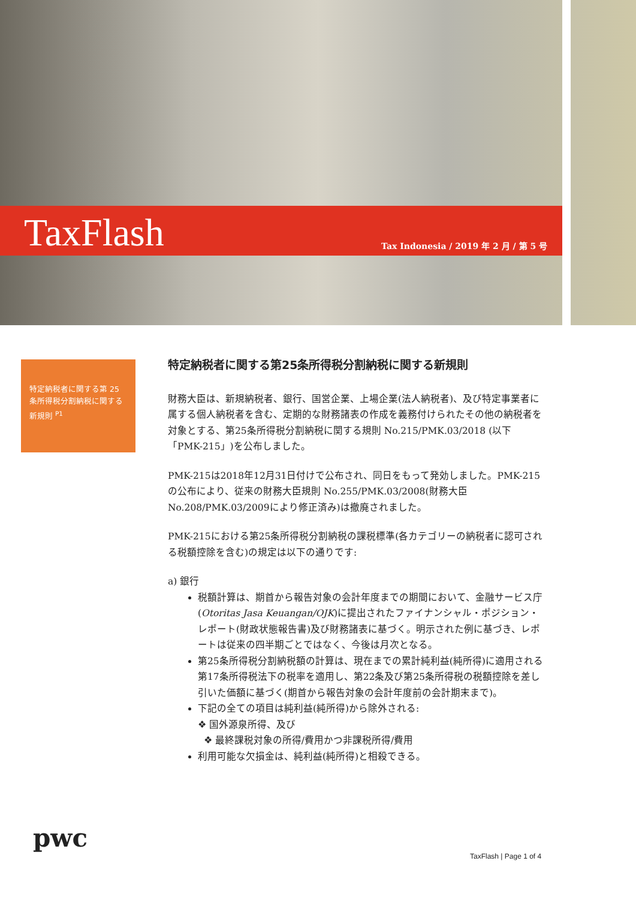TaxFlash
Tax Indonesia / 2019 年 2 月 / 第 5 号
特定納税者に関する第 25 条所得税分割納税に関する新規則 <sup>P1</sup>
特定納税者に関する第25条所得税分割納税に関する新規則
財務大臣は、新規納税者、銀行、国営企業、上場企業(法人納税者)、及び特定事業者に属する個人納税者を含む、定期的な財務諸表の作成を義務付けられたその他の納税者を対象とする、第25条所得税分割納税に関する規則 No.215/PMK.03/2018 (以下「PMK-215」)を公布しました。
PMK-215は2018年12月31日付けで公布され、同日をもって発効しました。PMK-215の公布により、従来の財務大臣規則 No.255/PMK.03/2008(財務大臣 No.208/PMK.03/2009により修正済み)は撤廃されました。
PMK-215における第25条所得税分割納税の課税標準(各カテゴリーの納税者に認可される税額控除を含む)の規定は以下の通りです:
a) 銀行
税額計算は、期首から報告対象の会計年度までの期間において、金融サービス庁(Otoritas Jasa Keuangan/OJK)に提出されたファイナンシャル・ポジション・レポート(財政状態報告書)及び財務諸表に基づく。明示された例に基づき、レポートは従来の四半期ごとではなく、今後は月次となる。
第25条所得税分割納税額の計算は、現在までの累計純利益(純所得)に適用される第17条所得税法下の税率を適用し、第22条及び第25条所得税の税額控除を差し引いた価額に基づく(期首から報告対象の会計年度前の会計期末まで)。
下記の全ての項目は純利益(純所得)から除外される:
❖ 国外源泉所得、及び
❖ 最終課税対象の所得/費用かつ非課税所得/費用
利用可能な欠損金は、純利益(純所得)と相殺できる。
pwc
TaxFlash | Page 1 of 4